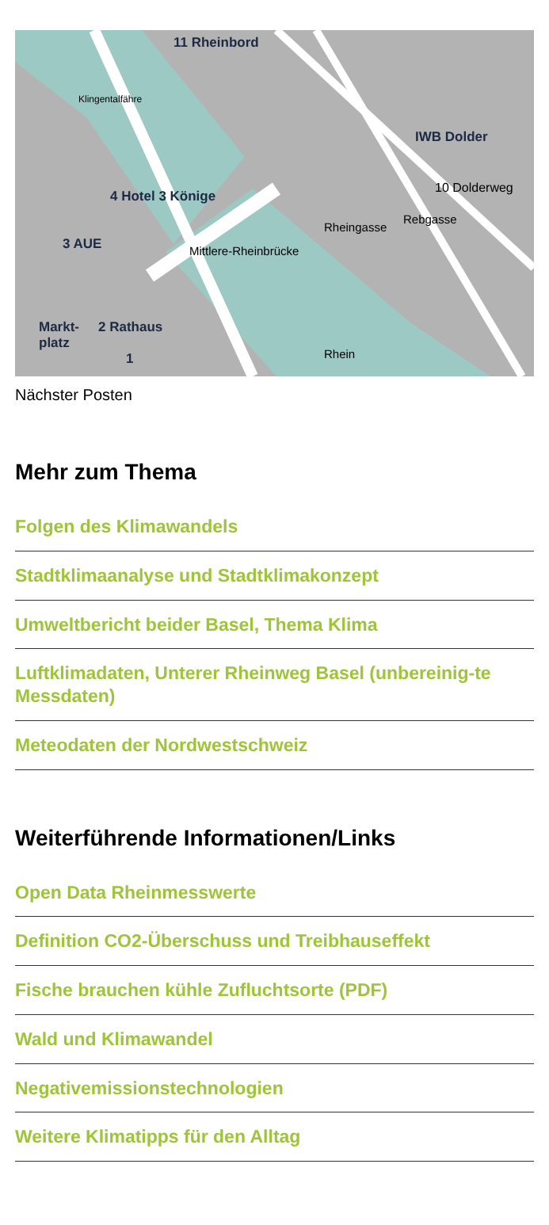11 Rheinbord
IWB Dolder
10 Dolderweg
4 Hotel 3 Könige
3 AUE Mittlere-Rheinbrücke
Rheingasse
Rebgasse
Markt-
platz
2 Rathaus
1 Rhein
Klingentalfähre
Nächster Posten
Mehr zum Thema
Folgen des Klimawandels
Stadtklimaanalyse und Stadtklimakonzept
Umweltbericht beider Basel, Thema Klima
Luftklimadaten, Unterer Rheinweg Basel (unbereinig-te Messdaten)
Meteodaten der Nordwestschweiz
Weiterführende Informationen/Links
Open Data Rheinmesswerte
Definition CO2-Überschuss und Treibhauseffekt
Fische brauchen kühle Zufluchtsorte (PDF)
Wald und Klimawandel
Negativemissionstechnologien
Weitere Klimatipps für den Alltag